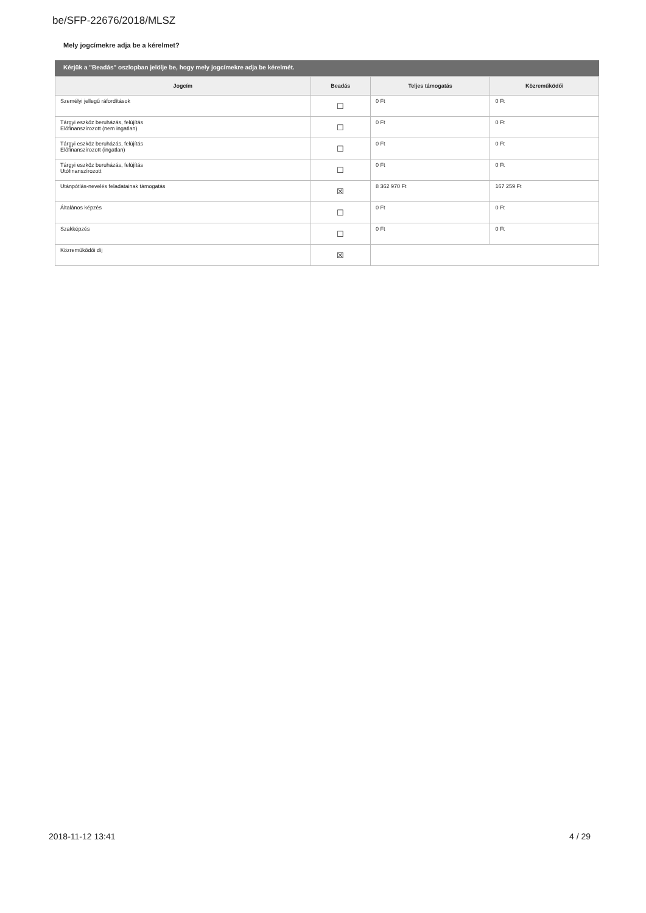be/SFP-22676/2018/MLSZ
Mely jogcímekre adja be a kérelmet?
Kérjük a "Beadás" oszlopban jelölje be, hogy mely jogcímekre adja be kérelmét.
| Jogcím | Beadás | Teljes támogatás | Közreműködői |
| --- | --- | --- | --- |
| Személyi jellegű ráfordítások | ☐ | 0 Ft | 0 Ft |
| Tárgyi eszköz beruházás, felújítás Előfinanszírozott (nem ingatlan) | ☐ | 0 Ft | 0 Ft |
| Tárgyi eszköz beruházás, felújítás Előfinanszírozott (ingatlan) | ☐ | 0 Ft | 0 Ft |
| Tárgyi eszköz beruházás, felújítás Utófinanszírozott | ☐ | 0 Ft | 0 Ft |
| Utánpótlás-nevelés feladatainak támogatás | ☒ | 8 362 970 Ft | 167 259 Ft |
| Általános képzés | ☐ | 0 Ft | 0 Ft |
| Szakképzés | ☐ | 0 Ft | 0 Ft |
| Közreműködői díj | ☒ | | |
2018-11-12 13:41 4 / 29